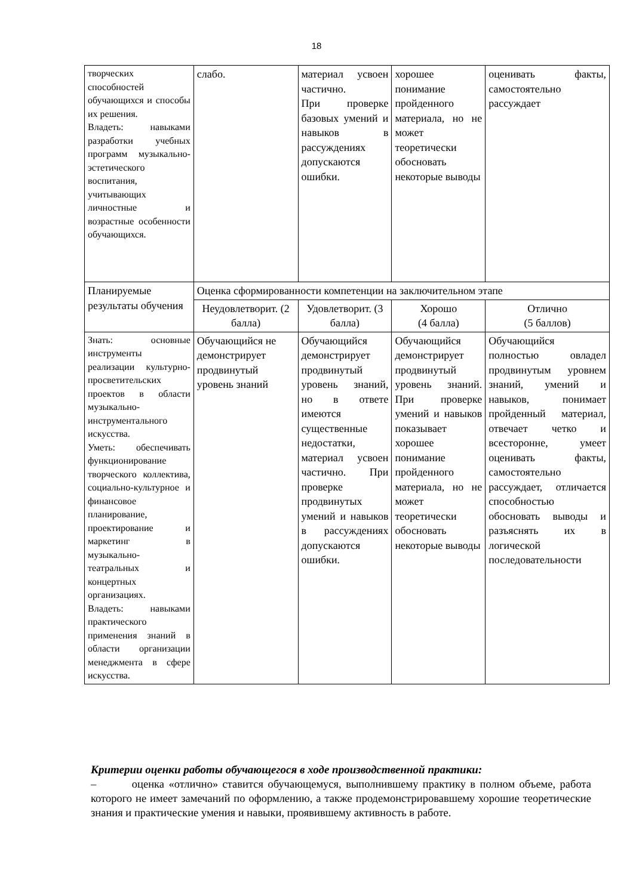18
| творческих способностей обучающихся и способы их решения. Владеть: навыками разработки учебных программ музыкально-эстетического воспитания, учитывающих личностные и возрастные особенности обучающихся. | слабо. | материал усвоен частично. При проверке базовых умений и навыков в рассуждениях допускаются ошибки. | хорошее понимание пройденного материала, но не может теоретически обосновать некоторые выводы | оценивать факты, самостоятельно рассуждает |
| Планируемые результаты обучения | Оценка сформированности компетенции на заключительном этапе | | | |
| | Неудовлетворит. (2 балла) | Удовлетворит. (3 балла) | Хорошо (4 балла) | Отлично (5 баллов) |
| Знать: основные инструменты реализации культурно-просветительских проектов в области музыкально-инструментального искусства. Уметь: обеспечивать функционирование творческого коллектива, социально-культурное и финансовое планирование, проектирование и маркетинг в музыкально-театральных и концертных организациях. Владеть: навыками практического применения знаний в области организации менеджмента в сфере искусства. | Обучающийся не демонстрирует продвинутый уровень знаний | Обучающийся демонстрирует продвинутый уровень знаний, но в ответе имеются существенные недостатки, материал усвоен частично. При проверке продвинутых умений и навыков в рассуждениях допускаются ошибки. | Обучающийся демонстрирует продвинутый уровень знаний. При проверке умений и навыков показывает хорошее понимание пройденного материала, но не может теоретически обосновать некоторые выводы | Обучающийся полностью овладел продвинутым уровнем знаний, умений и навыков, понимает пройденный материал, отвечает четко и всесторонне, умеет оценивать факты, самостоятельно рассуждает, отличается способностью обосновать выводы и разъяснять их в логической последовательности |
Критерии оценки работы обучающегося в ходе производственной практики:
– оценка «отлично» ставится обучающемуся, выполнившему практику в полном объеме, работа которого не имеет замечаний по оформлению, а также продемонстрировавшему хорошие теоретические знания и практические умения и навыки, проявившему активность в работе.